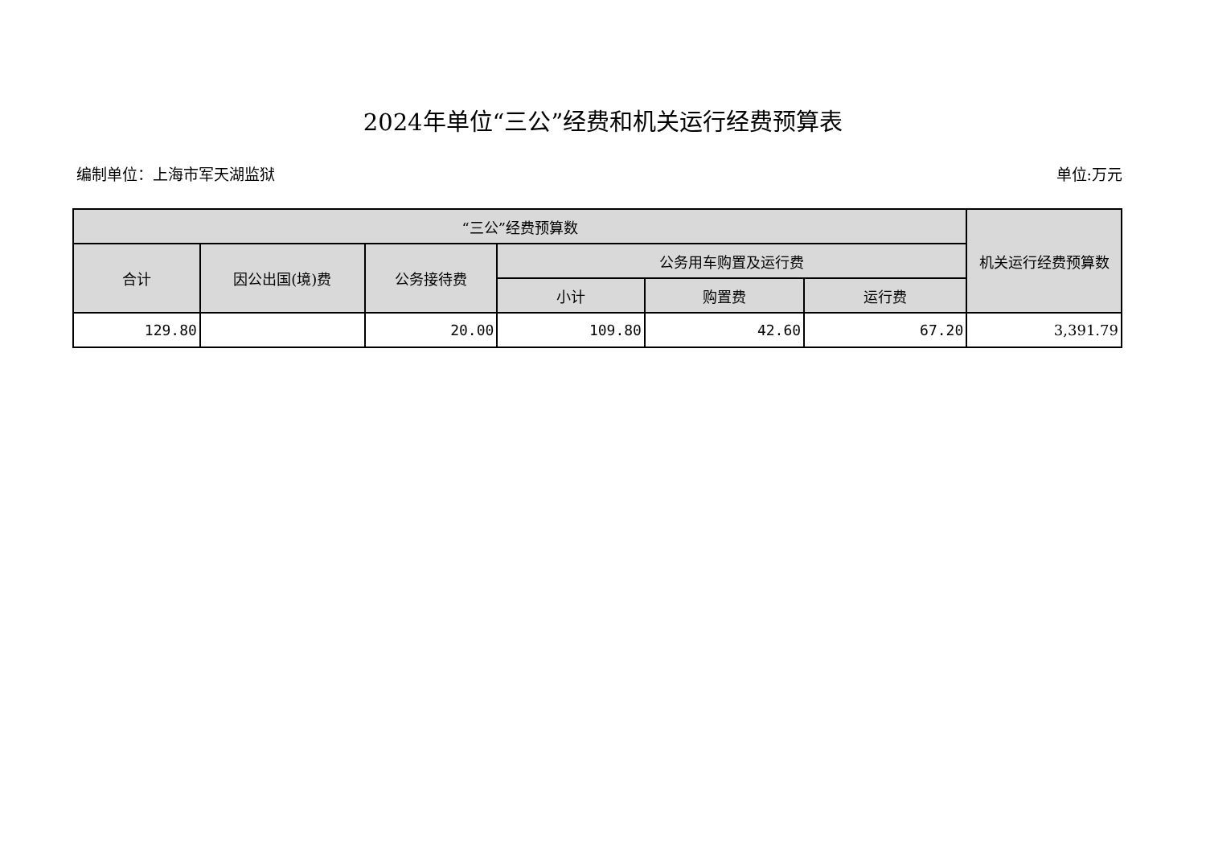2024年单位“三公”经费和机关运行经费预算表
编制单位：上海市军天湖监狱 单位:万元
| “三公”经费预算数 | | | | | | 机关运行经费预算数 |
| --- | --- | --- | --- | --- | --- | --- |
| 合计 | 因公出国(境)费 | 公务接待费 | 公务用车购置及运行费 | | | |
| | | | 小计 | 购置费 | 运行费 | |
| 129.80 | | 20.00 | 109.80 | 42.60 | 67.20 | 3,391.79 |